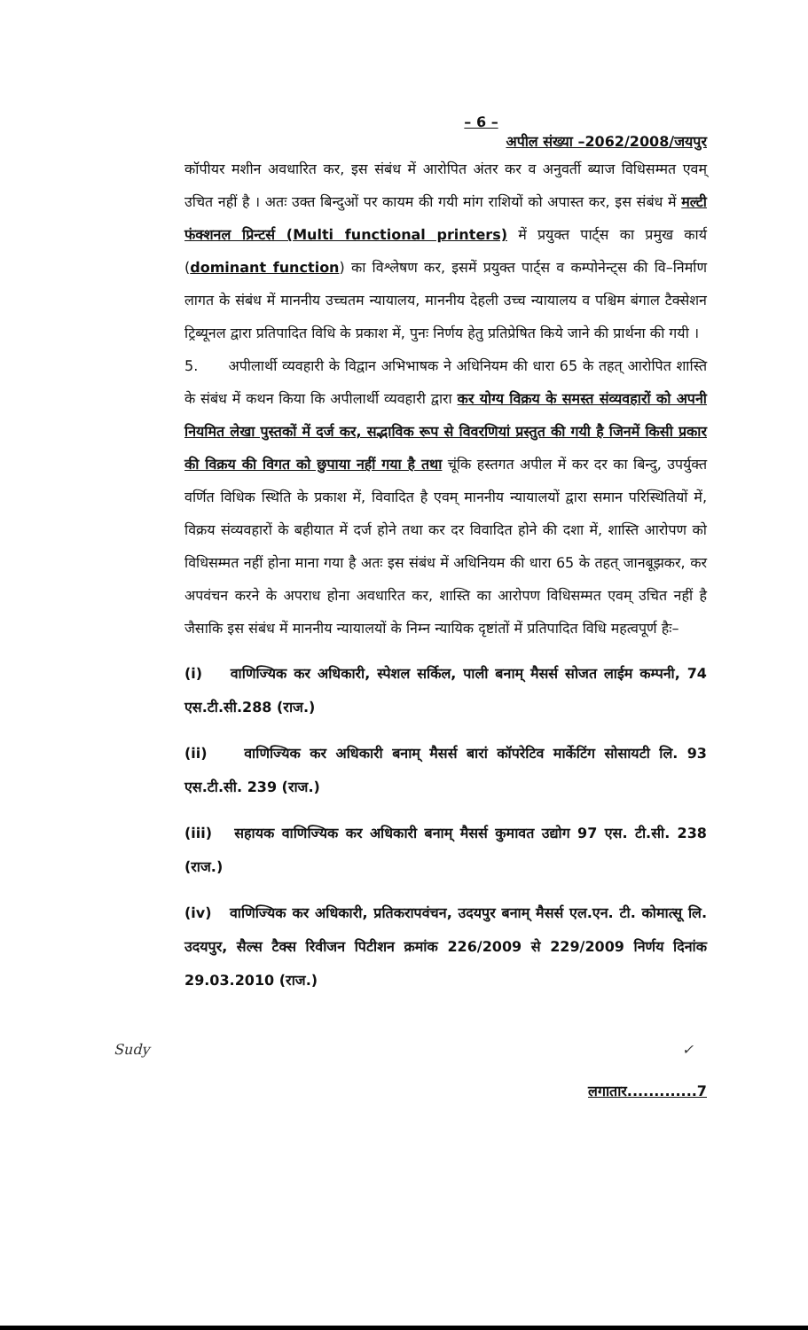– 6 –
अपील संख्या –2062/2008/जयपुर
कॉपीयर मशीन अवधारित कर, इस संबंध में आरोपित अंतर कर व अनुवर्ती ब्याज विधिसम्मत एवम् उचित नहीं है । अतः उक्त बिन्दुओं पर कायम की गयी मांग राशियों को अपास्त कर, इस संबंध में मल्टी फंक्शनल प्रिन्टर्स (Multi functional printers) में प्रयुक्त पार्ट्स का प्रमुख कार्य (dominant function) का विश्लेषण कर, इसमें प्रयुक्त पार्ट्स व कम्पोनेन्ट्स की वि–निर्माण लागत के संबंध में माननीय उच्चतम न्यायालय, माननीय देहली उच्च न्यायालय व पश्चिम बंगाल टैक्सेशन ट्रिब्यूनल द्वारा प्रतिपादित विधि के प्रकाश में, पुनः निर्णय हेतु प्रतिप्रेषित किये जाने की प्रार्थना की गयी ।
5. अपीलार्थी व्यवहारी के विद्वान अभिभाषक ने अधिनियम की धारा 65 के तहत् आरोपित शास्ति के संबंध में कथन किया कि अपीलार्थी व्यवहारी द्वारा कर योग्य विक्रय के समस्त संव्यवहारों को अपनी नियमित लेखा पुस्तकों में दर्ज कर, सद्भाविक रूप से विवरणियां प्रस्तुत की गयी है जिनमें किसी प्रकार की विक्रय की विगत को छुपाया नहीं गया है तथा चूंकि हस्तगत अपील में कर दर का बिन्दु, उपर्युक्त वर्णित विधिक स्थिति के प्रकाश में, विवादित है एवम् माननीय न्यायालयों द्वारा समान परिस्थितियों में, विक्रय संव्यवहारों के बहीयात में दर्ज होने तथा कर दर विवादित होने की दशा में, शास्ति आरोपण को विधिसम्मत नहीं होना माना गया है अतः इस संबंध में अधिनियम की धारा 65 के तहत् जानबूझकर, कर अपवंचन करने के अपराध होना अवधारित कर, शास्ति का आरोपण विधिसम्मत एवम् उचित नहीं है जैसाकि इस संबंध में माननीय न्यायालयों के निम्न न्यायिक दृष्टांतों में प्रतिपादित विधि महत्वपूर्ण हैः–
(i) वाणिज्यिक कर अधिकारी, स्पेशल सर्किल, पाली बनाम् मैसर्स सोजत लाईम कम्पनी, 74 एस.टी.सी.288 (राज.)
(ii) वाणिज्यिक कर अधिकारी बनाम् मैसर्स बारां कॉपरेटिव मार्केटिंग सोसायटी लि. 93 एस.टी.सी. 239 (राज.)
(iii) सहायक वाणिज्यिक कर अधिकारी बनाम् मैसर्स कुमावत उद्योग 97 एस. टी.सी. 238 (राज.)
(iv) वाणिज्यिक कर अधिकारी, प्रतिकरापवंचन, उदयपुर बनाम् मैसर्स एल.एन. टी. कोमात्सू लि. उदयपुर, सैल्स टैक्स रिवीजन पिटीशन क्रमांक 226/2009 से 229/2009 निर्णय दिनांक 29.03.2010 (राज.)
Sudy ✓
लगातार.............7